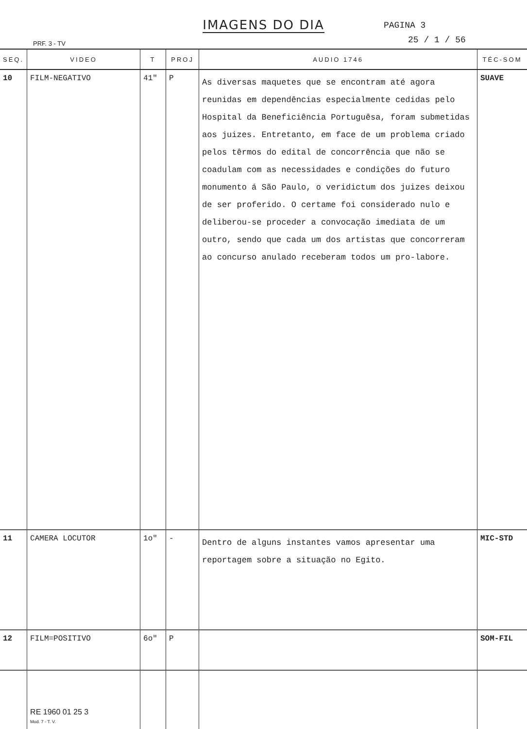IMAGENS DO DIA
PAGINA 3
25 / 1 / 56
PRF. 3 - TV
| SEQ. | VIDEO | T | PROJ | AUDIO 1746 | TÉC-SOM |
| --- | --- | --- | --- | --- | --- |
| 10 | FILM-NEGATIVO | 41" | P | As diversas maquetes que se encontram até agora reunidas em dependências especialmente cedidas pelo Hospital da Beneficiência Portuguêsa, foram submetidas aos juizes. Entretanto, em face de um problema criado pelos têrmos do edital de concorrência que não se coadulam com as necessidades e condições do futuro monumento á São Paulo, o veridictum dos juizes deixou de ser proferido. O certame foi considerado nulo e deliberou-se proceder a convocação imediata de um outro, sendo que cada um dos artistas que concorreram ao concurso anulado receberam todos um pro-labore. | SUAVE |
| 11 | CAMERA LOCUTOR | 1o" | - | Dentro de alguns instantes vamos apresentar uma reportagem sobre a situação no Egito. | MIC-STD |
| 12 | FILM=POSITIVO | 6o" | P | | SOM-FIL |
| | RE 1960 01 25 3 Mod. 7 - T. V. | | | | |